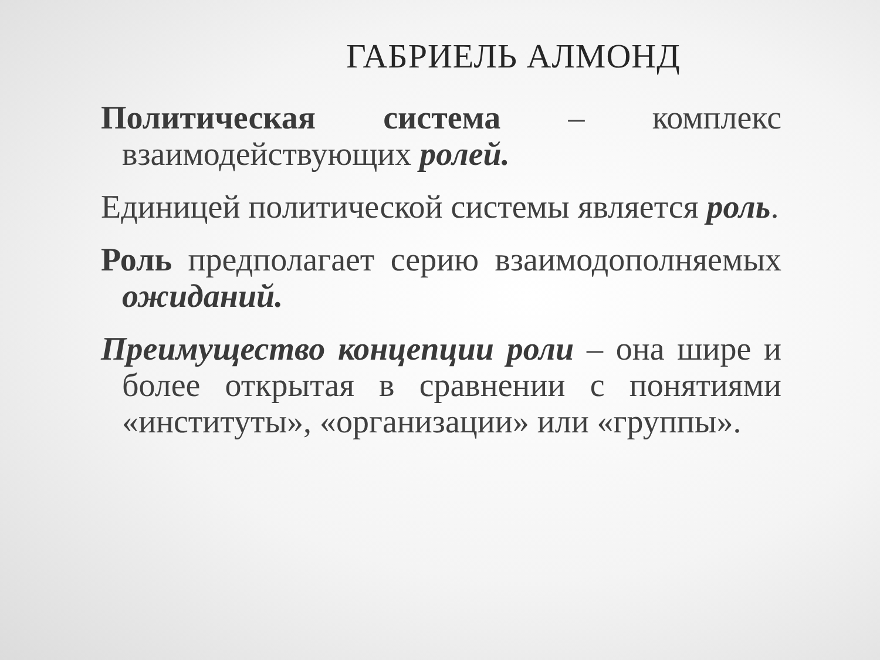ГАБРИЕЛЬ АЛМОНД
Политическая система – комплекс взаимодействующих ролей.
Единицей политической системы является роль.
Роль предполагает серию взаимодополняемых ожиданий.
Преимущество концепции роли – она шире и более открытая в сравнении с понятиями «институты», «организации» или «группы».